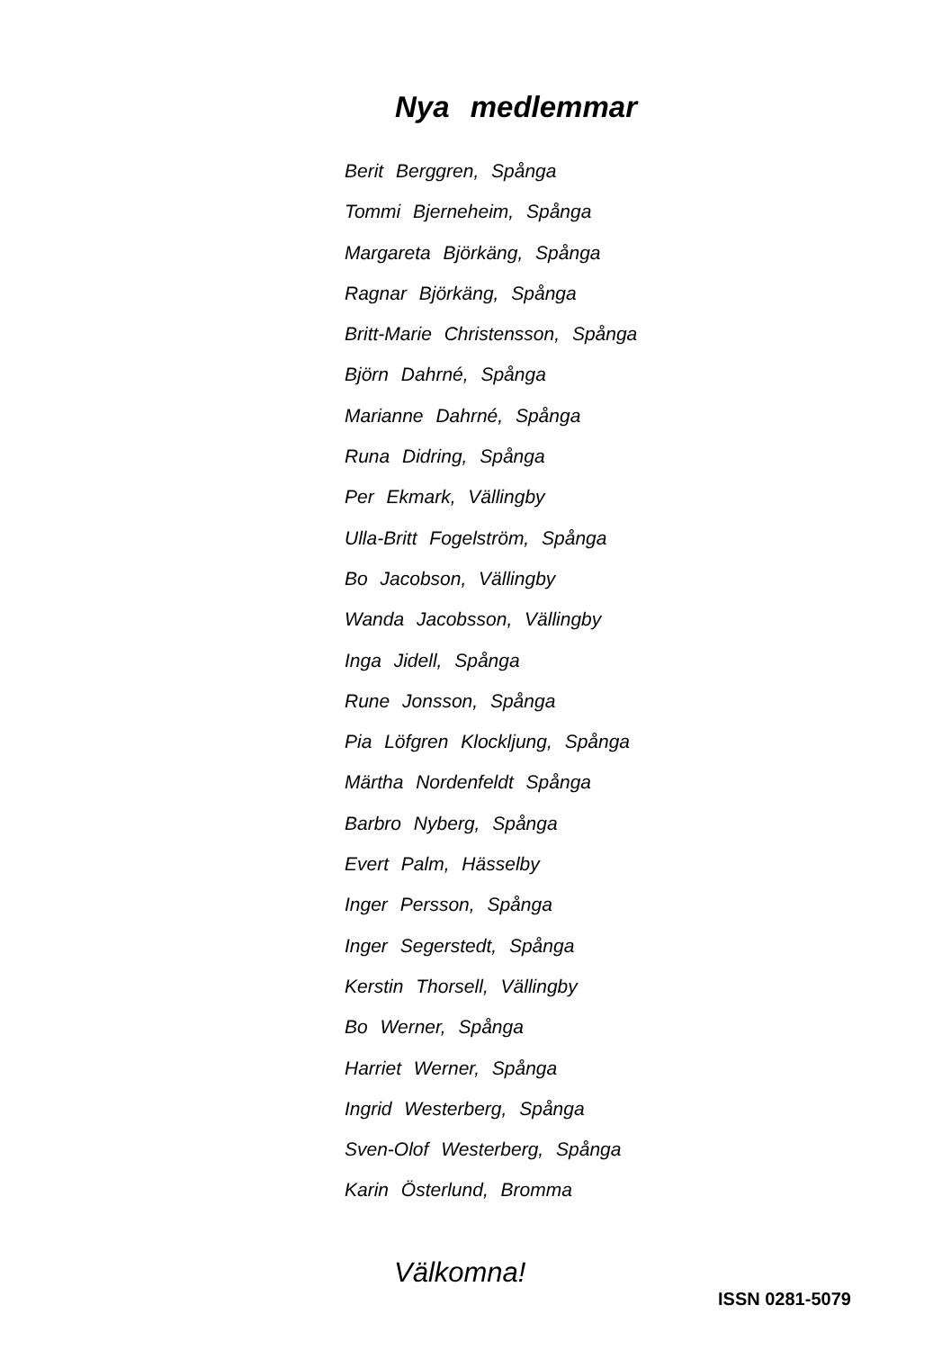Nya medlemmar
Berit Berggren, Spånga
Tommi Bjerneheim, Spånga
Margareta Björkäng, Spånga
Ragnar Björkäng, Spånga
Britt-Marie Christensson, Spånga
Björn Dahrné, Spånga
Marianne Dahrné, Spånga
Runa Didring, Spånga
Per Ekmark, Vällingby
Ulla-Britt Fogelström, Spånga
Bo Jacobson, Vällingby
Wanda Jacobsson, Vällingby
Inga Jidell, Spånga
Rune Jonsson, Spånga
Pia Löfgren Klockljung, Spånga
Märtha Nordenfeldt Spånga
Barbro Nyberg, Spånga
Evert Palm, Hässelby
Inger Persson, Spånga
Inger Segerstedt, Spånga
Kerstin Thorsell, Vällingby
Bo Werner, Spånga
Harriet Werner, Spånga
Ingrid Westerberg, Spånga
Sven-Olof Westerberg, Spånga
Karin Österlund, Bromma
Välkomna!
ISSN 0281-5079